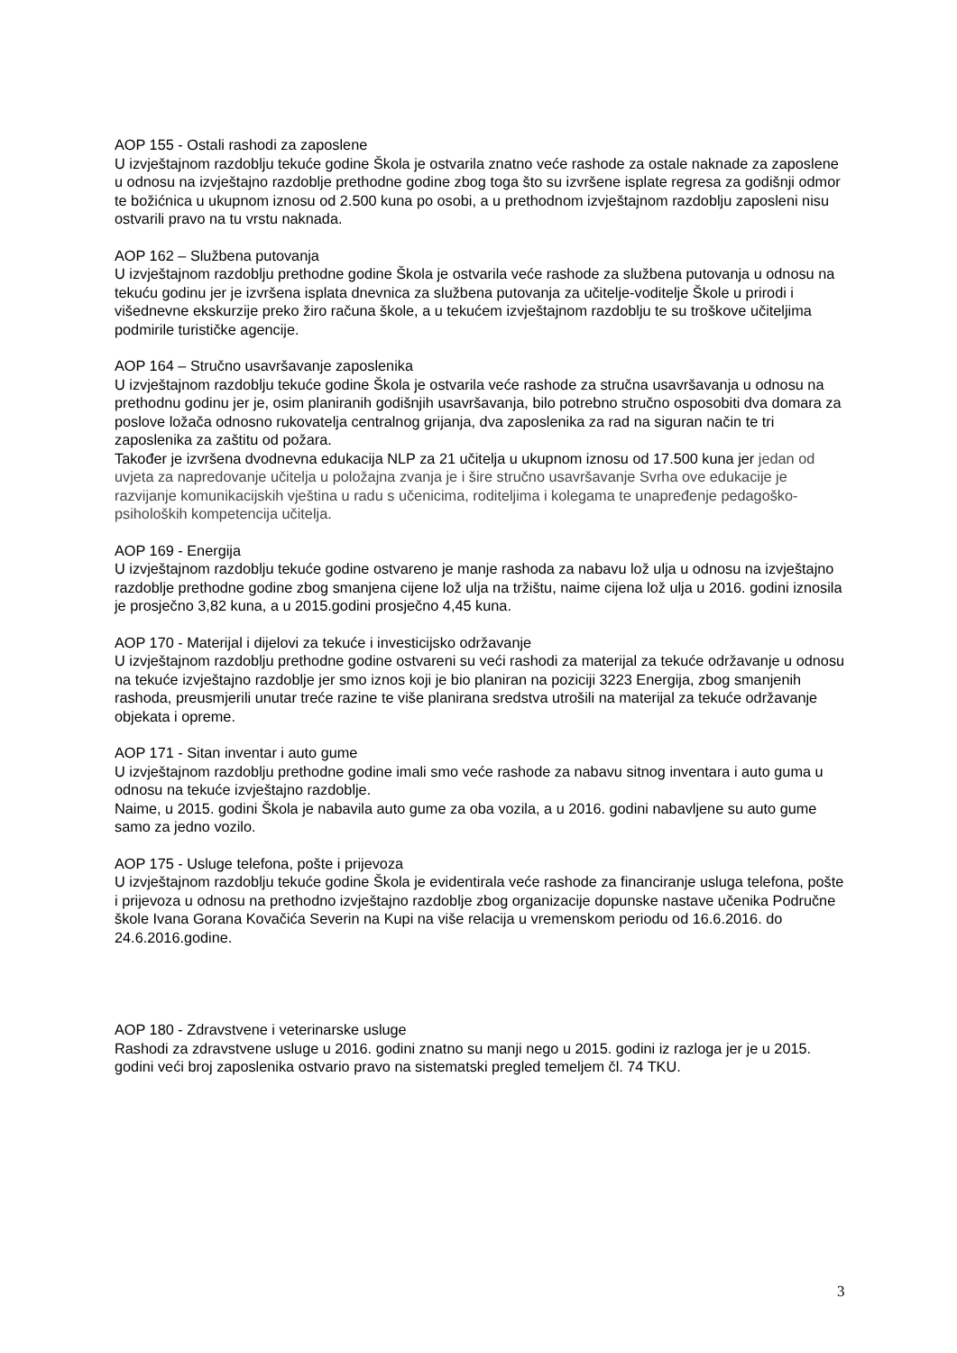AOP 155 - Ostali rashodi za zaposlene
U izvještajnom razdoblju tekuće godine Škola je ostvarila znatno veće rashode za ostale naknade za zaposlene u odnosu na izvještajno razdoblje prethodne godine zbog toga što su izvršene isplate regresa za godišnji odmor te božićnica u ukupnom iznosu od 2.500 kuna po osobi, a u prethodnom izvještajnom razdoblju zaposleni nisu ostvarili pravo na tu vrstu naknada.
AOP 162 – Službena putovanja
U izvještajnom razdoblju prethodne godine Škola je ostvarila veće rashode za službena putovanja u odnosu na tekuću godinu jer je izvršena isplata dnevnica za službena putovanja za učitelje-voditelje Škole u prirodi i višednevne ekskurzije preko žiro računa škole, a u tekućem izvještajnom razdoblju te su troškove učiteljima podmirile turističke agencije.
AOP 164 – Stručno usavršavanje zaposlenika
U izvještajnom razdoblju tekuće godine Škola je ostvarila veće rashode za stručna usavršavanja u odnosu na prethodnu godinu jer je, osim planiranih godišnjih usavršavanja, bilo potrebno stručno osposobiti dva domara za poslove ložača odnosno rukovatelja centralnog grijanja, dva zaposlenika za rad na siguran način te tri zaposlenika za zaštitu od požara.
Također je izvršena dvodnevna edukacija NLP za 21 učitelja u ukupnom iznosu od 17.500 kuna jer jedan od uvjeta za napredovanje učitelja u položajna zvanja je i šire stručno usavršavanje Svrha ove edukacije je razvijanje komunikacijskih vještina u radu s učenicima, roditeljima i kolegama te unapređenje pedagoško-psiholoških kompetencija učitelja.
AOP 169 - Energija
U izvještajnom razdoblju tekuće godine ostvareno je manje rashoda za nabavu lož ulja u odnosu na izvještajno razdoblje prethodne godine zbog smanjena cijene lož ulja na tržištu, naime cijena lož ulja u 2016. godini iznosila je prosječno 3,82 kuna, a u 2015.godini prosječno 4,45 kuna.
AOP 170 - Materijal i dijelovi za tekuće i investicijsko održavanje
U izvještajnom razdoblju prethodne godine ostvareni su veći rashodi za materijal za tekuće održavanje u odnosu na tekuće izvještajno razdoblje jer smo iznos koji je bio planiran na poziciji 3223 Energija, zbog smanjenih rashoda, preusmjerili unutar treće razine te više planirana sredstva utrošili na materijal za tekuće održavanje objekata i opreme.
AOP 171 - Sitan inventar i auto gume
U izvještajnom razdoblju prethodne godine imali smo veće rashode za nabavu sitnog inventara i auto guma u odnosu na tekuće izvještajno razdoblje.
Naime, u 2015. godini Škola je nabavila auto gume za oba vozila, a u 2016. godini nabavljene su auto gume samo za jedno vozilo.
AOP 175 - Usluge telefona, pošte i prijevoza
U izvještajnom razdoblju tekuće godine Škola je evidentirala veće rashode za financiranje usluga telefona, pošte i prijevoza u odnosu na prethodno izvještajno razdoblje zbog organizacije dopunske nastave učenika Područne škole Ivana Gorana Kovačića Severin na Kupi na više relacija u vremenskom periodu od 16.6.2016. do 24.6.2016.godine.
AOP 180 - Zdravstvene i veterinarske usluge
Rashodi za zdravstvene usluge u 2016. godini znatno su manji nego u 2015. godini iz razloga jer je u 2015. godini veći broj zaposlenika ostvario pravo na sistematski pregled temeljem čl. 74 TKU.
3